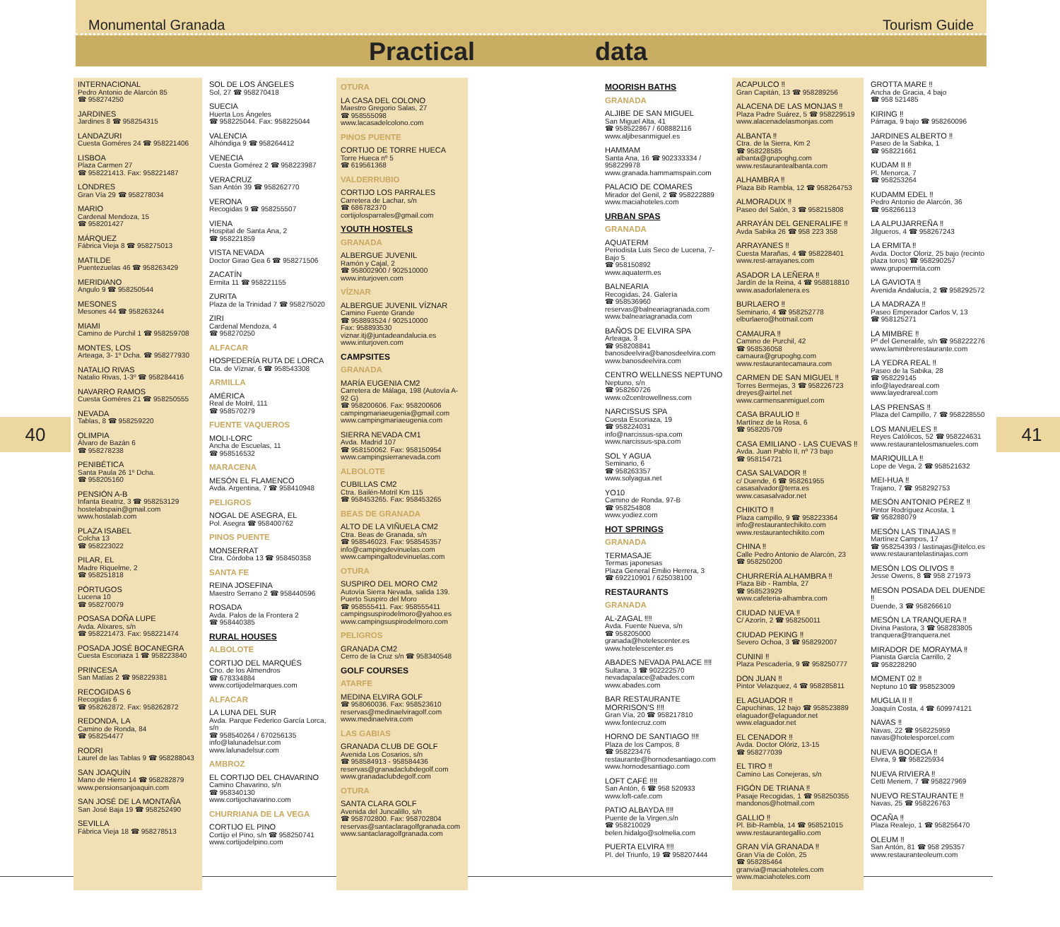Monumental Granada Tourism Guide
Practical data
40
INTERNACIONAL
Pedro Antonio de Alarcón 85
☎ 958274250
JARDINES
Jardines 8 ☎ 958254315
LANDAZURI
Cuesta Goméres 24 ☎ 958221406
LISBOA
Plaza Carmen 27
☎ 958221413. Fax: 958221487
LONDRES
Gran Vía 29 ☎ 958278034
MARIO
Cardenal Mendoza, 15
☎ 958201427
MÁRQUEZ
Fábrica Vieja 8 ☎ 958275013
MATILDE
Puentezuelas 46 ☎ 958263429
MERIDIANO
Angulo 9 ☎ 958250544
MESONES
Mesones 44 ☎ 958263244
MIAMI
Camino de Purchil 1 ☎ 958259708
MONTES, LOS
Arteaga, 3- 1º Dcha. ☎ 958277930
NATALIO RIVAS
Natalio Rivas, 1-3º ☎ 958284416
NAVARRO RAMOS
Cuesta Goméres 21 ☎ 958250555
NEVADA
Tablas, 8 ☎ 958259220
OLIMPIA
Álvaro de Bazán 6
☎ 958278238
PENIBÉTICA
Santa Paula 26 1º Dcha.
☎ 958205160
PENSIÓN A-B
Infanta Beatriz, 3 ☎ 958253129
hostelabspain@gmail.com
www.hostalab.com
PLAZA ISABEL
Colcha 13
☎ 958223022
PILAR, EL
Madre Riquelme, 2
☎ 958251818
PÓRTUGOS
Lucena 10
☎ 958270079
POSASA DOÑA LUPE
Avda. Alixares, s/n
☎ 958221473. Fax: 958221474
POSADA JOSÉ BOCANEGRA
Cuesta Escoriaza 1 ☎ 958223840
PRINCESA
San Matías 2 ☎ 958229381
RECOGIDAS 6
Recogidas 6
☎ 958262872. Fax: 958262872
REDONDA, LA
Camino de Ronda, 84
☎ 958254477
RODRI
Laurel de las Tablas 9 ☎ 958288043
SAN JOAQUÍN
Mano de Hierro 14 ☎ 958282879
www.pensionsanjoaquin.com
SAN JOSÉ DE LA MONTAÑA
San José Baja 19 ☎ 958252490
SEVILLA
Fábrica Vieja 18 ☎ 958278513
SOL DE LOS ÁNGELES
Sol, 27 ☎ 958270418
SUECIA
Huerta Los Ángeles
☎ 958225044. Fax: 958225044
VALENCIA
Alhóndiga 9 ☎ 958264412
VENECIA
Cuesta Gomérez 2 ☎ 958223987
VERACRUZ
San Antón 39 ☎ 958262770
VERONA
Recogidas 9 ☎ 958255507
VIENA
Hospital de Santa Ana, 2
☎ 958221859
VISTA NEVADA
Doctor Girao Gea 6 ☎ 958271506
ZACATÍN
Ermita 11 ☎ 958221155
ZURITA
Plaza de la Trinidad 7 ☎ 958275020
ZIRI
Cardenal Mendoza, 4
☎ 958270250
ALFACAR
HOSPEDERÍA RUTA DE LORCA
Cta. de Víznar, 6 ☎ 958543308
ARMILLA
AMÉRICA
Real de Motril, 111
☎ 958570279
FUENTE VAQUEROS
MOLI-LORC
Ancha de Escuelas, 11
☎ 958516532
MARACENA
MESÓN EL FLAMENCO
Avda. Argentina, 7 ☎ 958410948
PELIGROS
NOGAL DE ASEGRA, EL
Pol. Asegra ☎ 958400762
PINOS PUENTE
MONSERRAT
Ctra. Córdoba 13 ☎ 958450358
SANTA FE
REINA JOSEFINA
Maestro Serrano 2 ☎ 958440596
ROSADA
Avda. Palos de la Frontera 2
☎ 958440385
RURAL HOUSES
ALBOLOTE
CORTIJO DEL MARQUÉS
Cno. de los Almendros
☎ 678334884
www.cortijodelmarques.com
ALFACAR
LA LUNA DEL SUR
Avda. Parque Federico García Lorca, s/n
☎ 958540264 / 670256135
info@lalunadelsur.com
www.lalunadelsur.com
AMBROZ
EL CORTIJO DEL CHAVARINO
Camino Chavarino, s/n
☎ 958340130
www.cortijochavarino.com
CHURRIANA DE LA VEGA
CORTIJO EL PINO
Cortijo el Pino, s/n ☎ 958250741
www.cortijodelpino.com
OTURA
LA CASA DEL COLONO
Maestro Gregorio Salas, 27
☎ 958555098
www.lacasadelcolono.com
PINOS PUENTE
CORTIJO DE TORRE HUECA
Torre Hueca nº 5
☎ 619561368
VALDERRUBIO
CORTIJO LOS PARRALES
Carretera de Lachar, s/n
☎ 686782370
cortijolosparrales@gmail.com
YOUTH HOSTELS
GRANADA
ALBERGUE JUVENIL
Ramón y Cajal, 2
☎ 958002900 / 902510000
www.inturjoven.com
VÍZNAR
ALBERGUE JUVENIL VÍZNAR
Camino Fuente Grande
☎ 958893524 / 902510000
Fax: 958893530
viznar.itj@juntadeandalucia.es
www.inturjoven.com
CAMPSITES
GRANADA
MARÍA EUGENIA CM2
Carretera de Málaga, 198 (Autovía A-92 G)
☎ 958200606. Fax: 958200606
campingmariaeugenia@gmail.com
www.campingmariaeugenia.com
SIERRA NEVADA CM1
Avda. Madrid 107
☎ 958150062. Fax: 958150954
www.campingsierranevada.com
ALBOLOTE
CUBILLAS CM2
Ctra. Bailén-Motril Km 115
☎ 958453265. Fax: 958453265
BEAS DE GRANADA
ALTO DE LA VIÑUELA CM2
Ctra. Beas de Granada, s/n
☎ 958546023. Fax: 958545357
info@campingdevinuelas.com
www.campingaltodevinuelas.com
OTURA
SUSPIRO DEL MORO CM2
Autovía Sierra Nevada, salida 139. Puerto Suspiro del Moro
☎ 958555411. Fax: 958555411
campingsuspirodelmoro@yahoo.es
www.campingsuspirodelmoro.com
PELIGROS
GRANADA CM2
Cerro de la Cruz s/n ☎ 958340548
GOLF COURSES
ATARFE
MEDINA ELVIRA GOLF
☎ 958060036. Fax: 958523610
reservas@medinaelviragolf.com
www.medinaelvira.com
LAS GABIAS
GRANADA CLUB DE GOLF
Avenida Los Cosarios, s/n
☎ 958584913 - 958584436
reservas@granadaclubdegolf.com
www.granadaclubdegolf.com
OTURA
SANTA CLARA GOLF
Avenida del Juncalillo, s/n
☎ 958702800. Fax: 958702804
reservas@santaclaragolfgranada.com
www.santaclaragolfgranada.com
MOORISH BATHS
GRANADA
ALJIBE DE SAN MIGUEL
San Miguel Alta, 41
☎ 958522867 / 608882116
www.aljibesanmiguel.es
HAMMAM
Santa Ana, 16 ☎ 902333334 / 958229978
www.granada.hammamspain.com
PALACIO DE COMARES
Mirador del Genil, 2 ☎ 958222889
www.maciahoteles.com
URBAN SPAS
GRANADA
AQUATERM
Periodista Luis Seco de Lucena, 7- Bajo 5
☎ 958150892
www.aquaterm.es
BALNEARIA
Recogidas, 24. Galería
☎ 958536960
reservas@balneariagranada.com
www.balneariagranada.com
BAÑOS DE ELVIRA SPA
Arteaga, 3
☎ 958208841
banosdeelvira@banosdeelvira.com
www.banosdeelvira.com
CENTRO WELLNESS NEPTUNO
Neptuno, s/n
☎ 958260726
www.o2centrowellness.com
NARCISSUS SPA
Cuesta Escoriaza, 19
☎ 958224031
info@narcissus-spa.com
www.narcissus-spa.com
SOL Y AGUA
Seminario, 6
☎ 958263357
www.solyagua.net
YO10
Camino de Ronda, 97-B
☎ 958254808
www.yodiez.com
HOT SPRINGS
GRANADA
TERMASAJE
Termas japonesas
Plaza General Emilio Herrera, 3
☎ 692210901 / 625038100
RESTAURANTS
GRANADA
AL-ZAGAL ‼‼
Avda. Fuente Nueva, s/n
☎ 958205000
granada@hotelescenter.es
www.hotelescenter.es
ABADES NEVADA PALACE ‼‼
Sultana, 3 ☎ 902222570
nevadapalace@abades.com
www.abades.com
BAR RESTAURANTE MORRISON'S ‼‼
Gran Vía, 20 ☎ 958217810
www.fontecruz.com
HORNO DE SANTIAGO ‼‼
Plaza de los Campos, 8
☎ 958223476
restaurante@hornodesantiago.com
www.hornodesantiago.com
LOFT CAFÉ ‼‼
San Antón, 6 ☎ 958 520933
www.loft-cafe.com
PATIO ALBAYDA ‼‼
Puente de la Virgen,s/n
☎ 958210029
belen.hidalgo@solmelia.com
PUERTA ELVIRA ‼‼
Pl. del Triunfo, 19 ☎ 958207444
ACAPULCO ‼
Gran Capitán, 13 ☎ 958289256
ALACENA DE LAS MONJAS ‼
Plaza Padre Suárez, 5 ☎ 958229519
www.alacenadelasmonjas.com
ALBANTA ‼
Ctra. de la Sierra, Km 2
☎ 958228585
albanta@grupoghg.com
www.restaurantealbanta.com
ALHAMBRA ‼
Plaza Bib Rambla, 12 ☎ 958264753
ALMORADUX ‼
Paseo del Salón, 3 ☎ 958215808
ARRAYÁN DEL GENERALIFE ‼
Avda Sabika 26 ☎ 958 223 358
ARRAYANES ‼
Cuesta Marañas, 4 ☎ 958228401
www.rest-arrayanes.com
ASADOR LA LEÑERA ‼
Jardín de la Reina, 4 ☎ 958818810
www.asadorlalenera.es
BURLAERO ‼
Seminario, 4 ☎ 958252778
elburlaero@hotmail.com
CAMAURA ‼
Camino de Purchil, 42
☎ 958536058
camaura@grupoghg.com
www.restaurantecamaura.com
CARMEN DE SAN MIGUEL ‼
Torres Bermejas, 3 ☎ 958226723
dreyes@airtel.net
www.carmensanmiguel.com
CASA BRAULIO ‼
Martínez de la Rosa, 6
☎ 958205709
CASA EMILIANO - LAS CUEVAS ‼
Avda. Juan Pablo II, nº 73 bajo
☎ 958154721
CASA SALVADOR ‼
c/ Duende, 6 ☎ 958261955
casasalvador@terra.es
www.casasalvador.net
CHIKITO ‼
Plaza campillo, 9 ☎ 958223364
info@restaurantechikito.com
www.restaurantechikito.com
CHINA ‼
Calle Pedro Antonio de Alarcón, 23
☎ 958250200
CHURRERÍA ALHAMBRA ‼
Plaza Bib - Rambla, 27
☎ 958523929
www.cafeteria-alhambra.com
CIUDAD NUEVA ‼
C/ Azorín, 2 ☎ 958250011
CIUDAD PEKING ‼
Severo Ochoa, 3 ☎ 958292007
CUNINI ‼
Plaza Pescadería, 9 ☎ 958250777
DON JUAN ‼
Pintor Velazquez, 4 ☎ 958285811
EL AGUADOR ‼
Capuchinas, 12 bajo ☎ 958523889
elaguador@elaguador.net
www.elaguador.net
EL CENADOR ‼
Avda. Doctor Olóriz, 13-15
☎ 958277039
EL TIRO ‼
Camino Las Conejeras, s/n
FIGÓN DE TRIANA ‼
Pasaje Recogidas, 1 ☎ 958250355
mandonos@hotmail.com
GALLIO ‼
Pl. Bib-Rambla, 14 ☎ 958521015
www.restaurantegallio.com
GRAN VÍA GRANADA ‼
Gran Vía de Colón, 25
☎ 958285464
granvia@maciahoteles.com
www.maciahoteles.com
GROTTA MARE ‼
Ancha de Gracia, 4 bajo
☎ 958 521485
KIRING ‼
Párraga, 9 bajo ☎ 958260096
JARDINES ALBERTO ‼
Paseo de la Sabika, 1
☎ 958221661
KUDAM II ‼
Pl. Menorca, 7
☎ 958253264
KUDAMM EDEL ‼
Pedro Antonio de Alarcón, 36
☎ 958266113
LA ALPUJARREÑA ‼
Jilgueros, 4 ☎ 958267243
LA ERMITA ‼
Avda. Doctor Oloriz, 25 bajo (recinto plaza toros) ☎ 958290257
www.grupoermita.com
LA GAVIOTA ‼
Avenida Andalucía, 2 ☎ 958292572
LA MADRAZA ‼
Paseo Emperador Carlos V, 13
☎ 958125271
LA MIMBRE ‼
Pº del Generalife, s/n ☎ 958222276
www.lamimbrerestaurante.com
LA YEDRA REAL ‼
Paseo de la Sabika, 28
☎ 958229145
info@layedrareal.com
www.layedrareal.com
LAS PRENSAS ‼
Plaza del Campillo, 7 ☎ 958228550
LOS MANUELES ‼
Reyes Católicos, 52 ☎ 958224631
www.restaurantelosmanueles.com
MARIQUILLA ‼
Lope de Vega, 2 ☎ 958521632
MEI-HUA ‼
Trajano, 7 ☎ 958292753
MESÓN ANTONIO PÉREZ ‼
Pintor Rodríguez Acosta, 1
☎ 958288079
MESÓN LAS TINAJAS ‼
Martínez Campos, 17
☎ 958254393 / lastinajas@itelco.es
www.restaurantelastinajas.com
MESÓN LOS OLIVOS ‼
Jesse Owens, 8 ☎ 958 271973
MESÓN POSADA DEL DUENDE ‼
Duende, 3 ☎ 958266610
MESÓN LA TRANQUERA ‼
Divina Pastora, 3 ☎ 958283805
tranquera@tranquera.net
MIRADOR DE MORAYMA ‼
Pianista García Carrillo, 2
☎ 958228290
MOMENT 02 ‼
Neptuno 10 ☎ 958523009
MUGLIA II ‼
Joaquín Costa, 4 ☎ 609974121
NAVAS ‼
Navas, 22 ☎ 958225959
navas@hotelesporcel.com
NUEVA BODEGA ‼
Elvira, 9 ☎ 958225934
NUEVA RIVIERA ‼
Cetti Meriem, 7 ☎ 958227969
NUEVO RESTAURANTE ‼
Navas, 25 ☎ 958226763
OCAÑA ‼
Plaza Realejo, 1 ☎ 958256470
OLEUM ‼
San Antón, 81 ☎ 958 295357
www.restauranteoleum.com
41